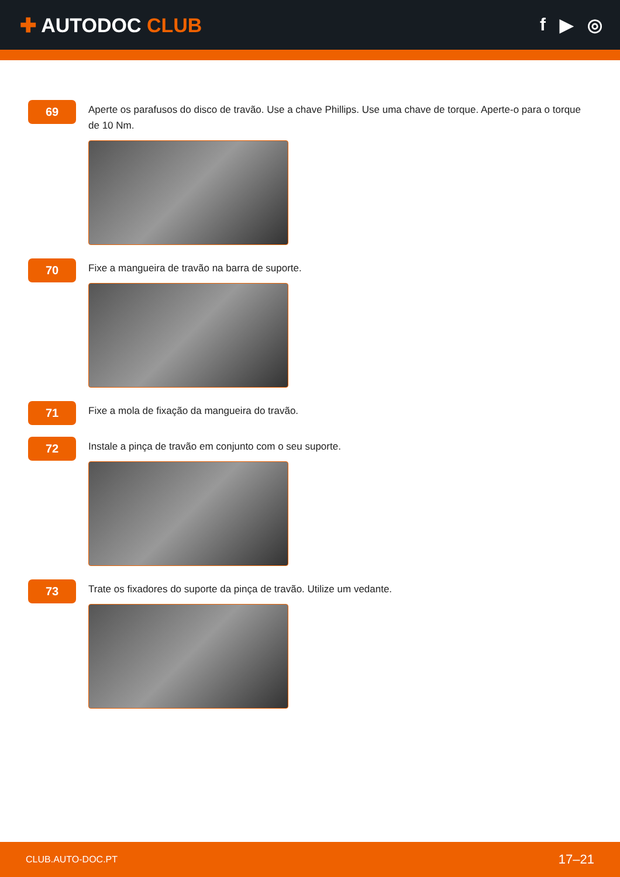✚ AUTODOC CLUB f ▶ ◎
69
Aperte os parafusos do disco de travão. Use a chave Phillips. Use uma chave de torque. Aperte-o para o torque de 10 Nm.
70
Fixe a mangueira de travão na barra de suporte.
71
Fixe a mola de fixação da mangueira do travão.
72
Instale a pinça de travão em conjunto com o seu suporte.
73
Trate os fixadores do suporte da pinça de travão. Utilize um vedante.
CLUB.AUTO-DOC.PT 17–21